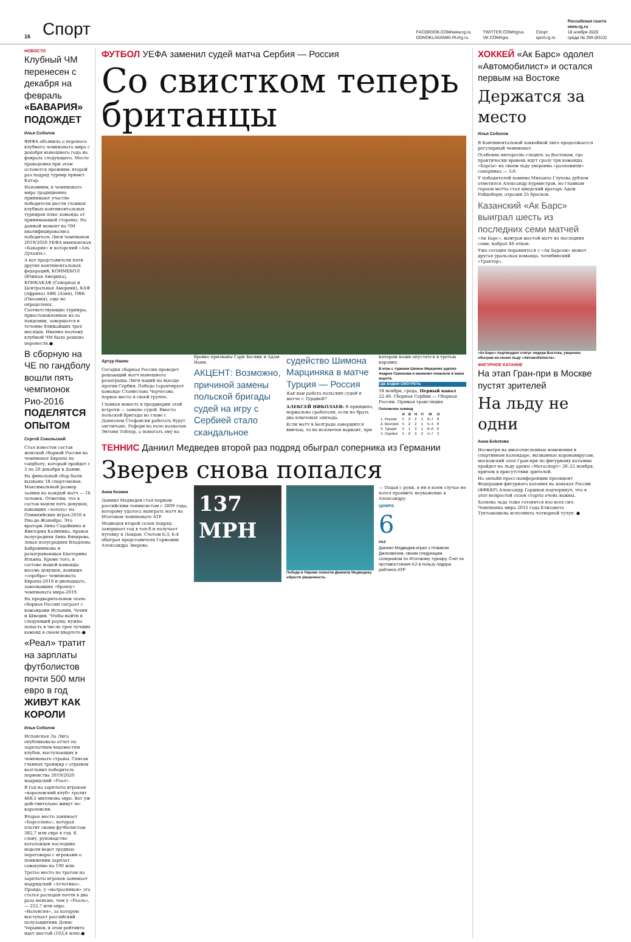16 Спорт FACEBOOK.COM/www.rg.ru
ODNOKLASSNIKI.RU/rg.ru TWITTER.COM/rgrus
VK.COM/rgru Спорт
sport.rg.ru Российская газета
www.rg.ru
18 ноября 2020
среда № 259 (8313)
НОВОСТИ
Клубный ЧМ перенесен с декабря на февраль
«БАВАРИЯ» ПОДОЖДЕТ
Илья Соболев
ФИФА объявила о переносе клубного чемпионата мира с декабря нынешнего года на февраль следующего. Место проведения при этом останется прежним: второй раз подряд турнир примет Катар.
Напомним, в чемпионате мира традиционно принимают участие победители шести главных клубных континентальных турниров плюс команда от принимающей стороны. На данный момент на ЧМ квалифицировались победитель Лиги чемпионов 2019/2020 УЕФА мюнхенская «Бавария» и катарский «Аль Духаиль».
А вот представители пяти других континентальных федераций, КОНМЕБОЛ (Южная Америка), КОНКАКАФ (Северная и Центральная Америки), КАФ (Африка) АФК (Азия), ОФК (Океания), еще не определены. Соответствующие турниры, приостановленные из-за пандемии, завершатся в течение ближайших трех месяцев. Именно поэтому клубный ЧМ было решено перенести.●
В сборную на ЧЕ по гандболу вошли пять чемпионок Рио-2016
ПОДЕЛЯТСЯ ОПЫТОМ
Сергей Сокольский
Стал известен состав женской сборной России на чемпионат Европы по гандболу, который пройдет с 3 по 20 декабря в Дании.
На финальный сбор были вызваны 18 спортсменок. Максимальный размер заявки на каждый матч — 16 человек. Отметим, что в состав вошли пять девушек, ковавших «золото» на Олимпийских играх-2016 в Рио-де-Жанейро. Это вратари Анна Седойкина и Виктория Калинина, правая полусредняя Анна Вяхирева, левая полусредняя Владлена Бобровникова и разыгрывающая Екатерина Ильина. Кроме того, в составе нашей команды восемь девушек, взявших «серебро» чемпионата Европы-2018 и двенадцать, завоевавших «бронзу» чемпионата мира-2019.
На предварительном этапе сборная России сыграет с командами Испании, Чехии и Швеции. Чтобы выйти в следующий раунд, нужно попасть в число трех лучших команд в своем квартете.●
«Реал» тратит на зарплаты футболистов почти 500 млн евро в год
ЖИВУТ КАК КОРОЛИ
Илья Соболев
Испанская Ла Лига опубликовала отчет по зарплатным ведомостям клубов, выступающих в чемпионате страны. Список главных транжир с отрывом возглавил победитель первенства 2019/2020 мадридский «Реал».
В год на зарплаты игрокам «королевский клуб» тратит 468,5 миллиона евро. Вот уж действительно живут по-королевски.
Второе место занимает «Барселона», которая платит своим футболистам 382,7 млн евро в год. К слову, руководство каталонцев последние недели ведет трудные переговоры с игроками о понижении зарплат совокупно на 190 млн.
Третье место по тратам на зарплаты игроков занимает мадридский «Атлетико». Правда, у «матрасников» эта статья расходов почти в два раза меньше, чем у «Реала», — 252,7 млн евро. «Валенсия», за которую выступает российский полузащитник Денис Черышев, в этом рейтинге идет шестой (103,4 млн).●
ФУТБОЛ УЕФА заменил судей матча Сербия — Россия
Со свистком теперь британцы
Артур Нанян
Сегодня сборная России проведет решающий матч нынешнего розыгрыша Лиги наций на выезде против Сербии. Победа гарантирует команде Станислава Черчесова первое место в своей группе.
Главная новость в преддверии этой встречи — замена судей. Вместо польской бригады во главе с Даниэлем Стефански работать будут англичане. Рефери на поле назначен Энтони Тейлор, а помогать ему на бровке призваны Гари Бесвик и Адам Нанн.
АКЦЕНТ: Возможно, причиной замены польской бригады судей на игру с Сербией стало скандальное судейство Шимона Марциняка в матче Турция — Россия
Как вам работа польских судей в матче с Турцией?
АЛЕКСЕЙ НИКОЛАЕВ: В принципе, нормально сработали, если не брать два ключевых эпизода.
Если матч в Белграде завершится вничью, то не исключен вариант, при котором наши опустятся в третью корзину.
В игре с турками Шимон Марциняк удалил Андрея Семенова и назначил пенальти в наши ворота.
ГДЕ БУДЕМ СМОТРЕТЬ
18 ноября, среда, Первый канал 22.40. Сборная Сербии — Сборная России. Прямая трансляция.
Положение команд
| | И | В | Н | П | М | О |
| --- | --- | --- | --- | --- | --- | --- |
| 1. Россия | 5 | 2 | 2 | 1 | 9–7 | 8 |
| 2. Венгрия | 5 | 2 | 2 | 1 | 5–4 | 8 |
| 3. Турция | 5 | 1 | 3 | 1 | 6–6 | 6 |
| 4. Сербия | 5 | 0 | 3 | 2 | 4–7 | 3 |
ТЕННИС Даниил Медведев второй раз подряд обыграл соперника из Германии
Зверев снова попался
Анна Козина
Даниил Медведев стал первым российским теннисистом с 2009 года, которому удалось выиграть матч на Итоговом чемпионате ATP.
Медведев второй сезон подряд завершает год в топ-8 и получает путевку в Лондон. Счетом 6:3, 6:4 обыграл представителя Германии Александра Зверева.
137 MPH
Победа в Париже помогла Даниилу Медведеву обрести уверенность.
— Подав с руки, я ни в коем случае не хотел проявить неуважение к Александру.
ЦИФРА
6
РАЗ
Даниил Медведев играл с Новаком Джоковичем, своим следующим соперником по Итоговому турниру. Счет их противостояния 4:2 в пользу лидера рейтинга ATP
ХОККЕЙ «Ак Барс» одолел «Автомобилист» и остался первым на Востоке
Держатся за место
Илья Соболев
В Континентальной хоккейной лиге продолжается регулярный чемпионат.
Особенно интересно следить за Востоком, где практически вровень идут сразу три команды. «Барсы» на своем льду уверенно «разложили» соперника — 3:0.
У победителей помимо Михаила Глухова дублем отметился Александр Бурмистров, но главным героем матча стал шведский вратарь Адам Рейдеборн, отразив 25 бросков.
Казанский «Ак Барс» выиграл шесть из последних семи матчей
«Ак Барс», выиграв шестой матч из последних семи, набрал 40 очков.
Уже сегодня поравняться с «Ак Барсом» может другая уральская команда, челябинский «Трактор».
«Ак Барс» подтвердил статус лидера Востока, уверенно обыграв на своем льду «Автомобилиста».
ФИГУРНОЕ КАТАНИЕ
На этап Гран-при в Москве пустят зрителей
На льду не одни
Анна Беketова
Несмотря на многочисленные изменения в спортивном календаре, вызванные коронавирусом, московский этап Гран-при по фигурному катанию пройдет на льду арены «Мегаспорт» 20–22 ноября, причем в присутствии зрителей.
На онлайн пресс-конференции президент Федерации фигурного катания на коньках России (ФФККР) Александр Горшков подчеркнул, что в этот непростой сезон старты очень важны.
Хозяева льда тоже готовятся изо всех сил. Чемпионка мира 2015 года Елизавета Туктамышева исполнила четверной тулуп. ●